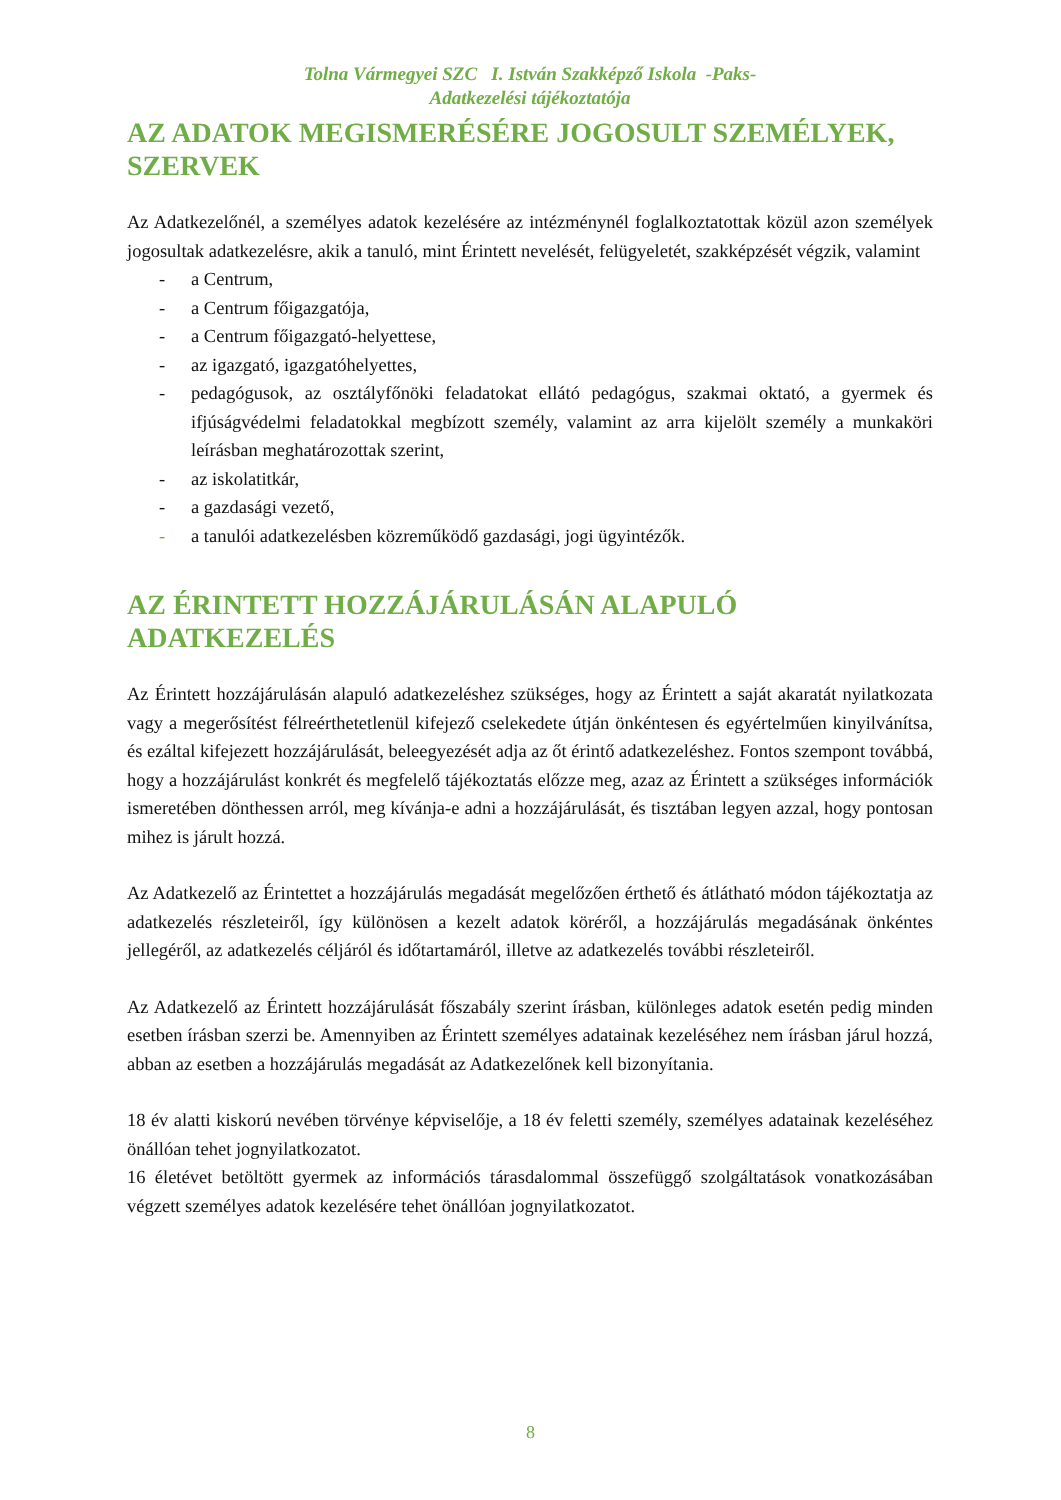Tolna Vármegyei SZC I. István Szakképző Iskola -Paks-
Adatkezelési tájékoztatója
AZ ADATOK MEGISMERÉSÉRE JOGOSULT SZEMÉLYEK, SZERVEK
Az Adatkezelőnél, a személyes adatok kezelésére az intézménynél foglalkoztatottak közül azon személyek jogosultak adatkezelésre, akik a tanuló, mint Érintett nevelését, felügyeletét, szakképzését végzik, valamint
- a Centrum,
- a Centrum főigazgatója,
- a Centrum főigazgató-helyettese,
- az igazgató, igazgatóhelyettes,
- pedagógusok, az osztályfőnöki feladatokat ellátó pedagógus, szakmai oktató, a gyermek és ifjúságvédelmi feladatokkal megbízott személy, valamint az arra kijelölt személy a munkaköri leírásban meghatározottak szerint,
- az iskolatitkár,
- a gazdasági vezető,
- a tanulói adatkezelésben közreműködő gazdasági, jogi ügyintézők.
AZ ÉRINTETT HOZZÁJÁRULÁSÁN ALAPULÓ ADATKEZELÉS
Az Érintett hozzájárulásán alapuló adatkezeléshez szükséges, hogy az Érintett a saját akaratát nyilatkozata vagy a megerősítést félreérthetetlenül kifejező cselekedete útján önkéntesen és egyértelműen kinyilvánítsa, és ezáltal kifejezett hozzájárulását, beleegyezését adja az őt érintő adatkezeléshez. Fontos szempont továbbá, hogy a hozzájárulást konkrét és megfelelő tájékoztatás előzze meg, azaz az Érintett a szükséges információk ismeretében dönthessen arról, meg kívánja-e adni a hozzájárulását, és tisztában legyen azzal, hogy pontosan mihez is járult hozzá.
Az Adatkezelő az Érintettet a hozzájárulás megadását megelőzően érthető és átlátható módon tájékoztatja az adatkezelés részleteiről, így különösen a kezelt adatok köréről, a hozzájárulás megadásának önkéntes jellegéről, az adatkezelés céljáról és időtartamáról, illetve az adatkezelés további részleteiről.
Az Adatkezelő az Érintett hozzájárulását főszabály szerint írásban, különleges adatok esetén pedig minden esetben írásban szerzi be. Amennyiben az Érintett személyes adatainak kezeléséhez nem írásban járul hozzá, abban az esetben a hozzájárulás megadását az Adatkezelőnek kell bizonyítania.
18 év alatti kiskorú nevében törvénye képviselője, a 18 év feletti személy, személyes adatainak kezeléséhez önállóan tehet jognyilatkozatot.
16 életévet betöltött gyermek az információs tárasdalommal összefüggő szolgáltatások vonatkozásában végzett személyes adatok kezelésére tehet önállóan jognyilatkozatot.
8